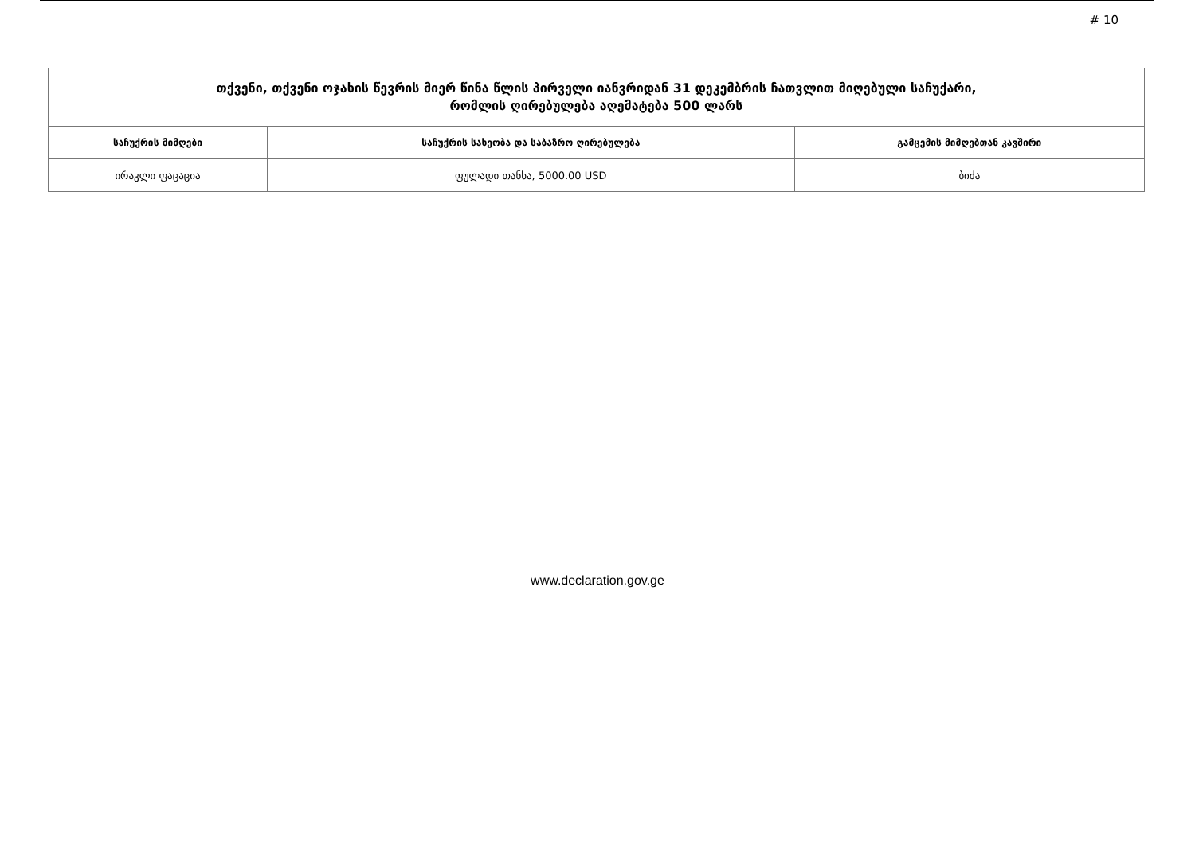# 10
| თქვენი, თქვენი ოჯახის წევრის მიერ წინა წლის პირველი იანვრიდან 31 დეკემბრის ჩათვლით მიღებული საჩუქარი, რომლის ღირებულება აღემატება 500 ლარს | | |
| --- | --- | --- |
| საჩუქრის მიმღები | საჩუქრის სახეობა და საბაზრო ღირებულება | გამცემის მიმღებთან კავშირი |
| ირაკლი ფაცაცია | ფულადი თანხა, 5000.00 USD | ბიძა |
www.declaration.gov.ge